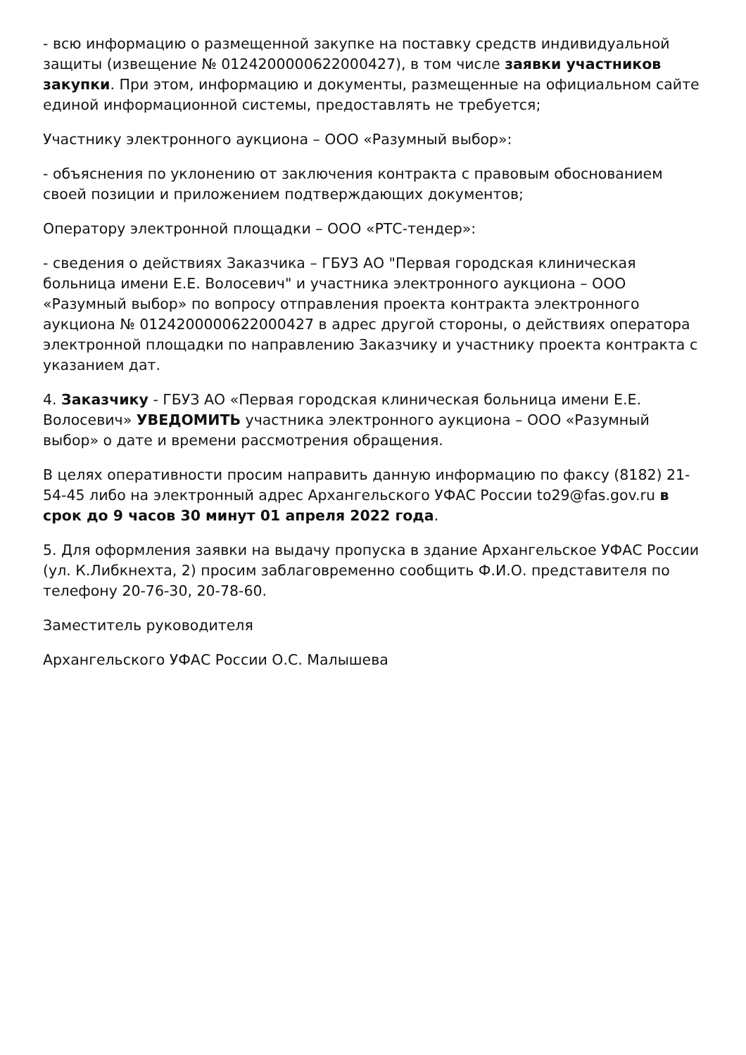- всю информацию о размещенной закупке на поставку средств индивидуальной защиты (извещение № 0124200000622000427), в том числе заявки участников закупки. При этом, информацию и документы, размещенные на официальном сайте единой информационной системы, предоставлять не требуется;
Участнику электронного аукциона – ООО «Разумный выбор»:
- объяснения по уклонению от заключения контракта с правовым обоснованием своей позиции и приложением подтверждающих документов;
Оператору электронной площадки – ООО «РТС-тендер»:
- сведения о действиях Заказчика – ГБУЗ АО "Первая городская клиническая больница имени Е.Е. Волосевич" и участника электронного аукциона – ООО «Разумный выбор» по вопросу отправления проекта контракта электронного аукциона № 0124200000622000427 в адрес другой стороны, о действиях оператора электронной площадки по направлению Заказчику и участнику проекта контракта с указанием дат.
4. Заказчику - ГБУЗ АО «Первая городская клиническая больница имени Е.Е. Волосевич» УВЕДОМИТЬ участника электронного аукциона – ООО «Разумный выбор» о дате и времени рассмотрения обращения.
В целях оперативности просим направить данную информацию по факсу (8182) 21-54-45 либо на электронный адрес Архангельского УФАС России to29@fas.gov.ru в срок до 9 часов 30 минут 01 апреля 2022 года.
5. Для оформления заявки на выдачу пропуска в здание Архангельское УФАС России (ул. К.Либкнехта, 2) просим заблаговременно сообщить Ф.И.О. представителя по телефону 20-76-30, 20-78-60.
Заместитель руководителя
Архангельского УФАС России О.С. Малышева